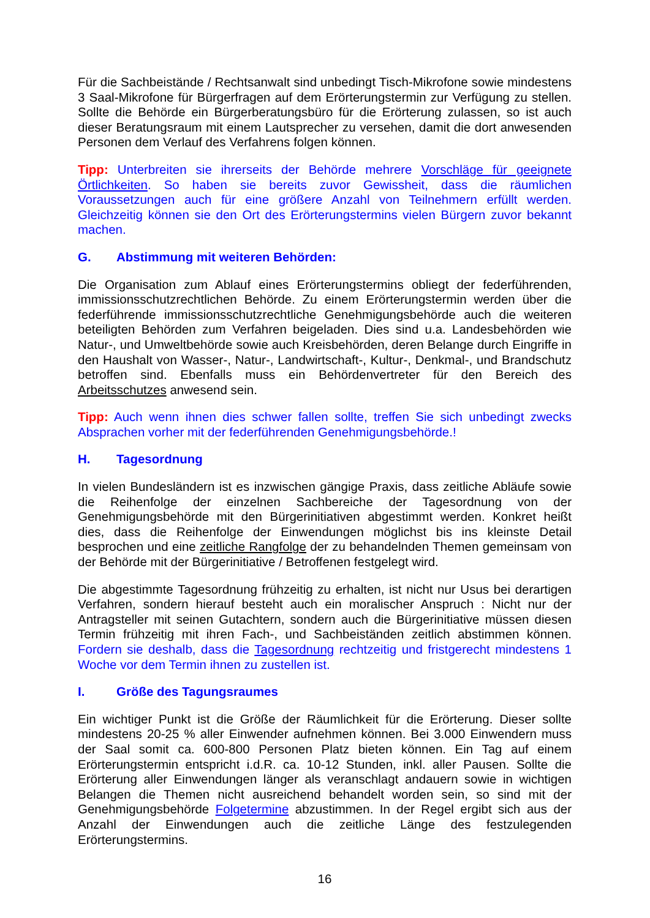Für die Sachbeistände / Rechtsanwalt sind unbedingt Tisch-Mikrofone sowie mindestens 3 Saal-Mikrofone für Bürgerfragen auf dem Erörterungstermin zur Verfügung zu stellen. Sollte die Behörde ein Bürgerberatungsbüro für die Erörterung zulassen, so ist auch dieser Beratungsraum mit einem Lautsprecher zu versehen, damit die dort anwesenden Personen dem Verlauf des Verfahrens folgen können.
Tipp: Unterbreiten sie ihrerseits der Behörde mehrere Vorschläge für geeignete Örtlichkeiten. So haben sie bereits zuvor Gewissheit, dass die räumlichen Voraussetzungen auch für eine größere Anzahl von Teilnehmern erfüllt werden. Gleichzeitig können sie den Ort des Erörterungstermins vielen Bürgern zuvor bekannt machen.
G. Abstimmung mit weiteren Behörden:
Die Organisation zum Ablauf eines Erörterungstermins obliegt der federführenden, immissionsschutzrechtlichen Behörde. Zu einem Erörterungstermin werden über die federführende immissionsschutzrechtliche Genehmigungsbehörde auch die weiteren beteiligten Behörden zum Verfahren beigeladen. Dies sind u.a. Landesbehörden wie Natur-, und Umweltbehörde sowie auch Kreisbehörden, deren Belange durch Eingriffe in den Haushalt von Wasser-, Natur-, Landwirtschaft-, Kultur-, Denkmal-, und Brandschutz betroffen sind. Ebenfalls muss ein Behördenvertreter für den Bereich des Arbeitsschutzes anwesend sein.
Tipp: Auch wenn ihnen dies schwer fallen sollte, treffen Sie sich unbedingt zwecks Absprachen vorher mit der federführenden Genehmigungsbehörde.!
H. Tagesordnung
In vielen Bundesländern ist es inzwischen gängige Praxis, dass zeitliche Abläufe sowie die Reihenfolge der einzelnen Sachbereiche der Tagesordnung von der Genehmigungsbehörde mit den Bürgerinitiativen abgestimmt werden. Konkret heißt dies, dass die Reihenfolge der Einwendungen möglichst bis ins kleinste Detail besprochen und eine zeitliche Rangfolge der zu behandelnden Themen gemeinsam von der Behörde mit der Bürgerinitiative / Betroffenen festgelegt wird.
Die abgestimmte Tagesordnung frühzeitig zu erhalten, ist nicht nur Usus bei derartigen Verfahren, sondern hierauf besteht auch ein moralischer Anspruch : Nicht nur der Antragsteller mit seinen Gutachtern, sondern auch die Bürgerinitiative müssen diesen Termin frühzeitig mit ihren Fach-, und Sachbeiständen zeitlich abstimmen können. Fordern sie deshalb, dass die Tagesordnung rechtzeitig und fristgerecht mindestens 1 Woche vor dem Termin ihnen zu zustellen ist.
I. Größe des Tagungsraumes
Ein wichtiger Punkt ist die Größe der Räumlichkeit für die Erörterung. Dieser sollte mindestens 20-25 % aller Einwender aufnehmen können. Bei 3.000 Einwendern muss der Saal somit ca. 600-800 Personen Platz bieten können. Ein Tag auf einem Erörterungstermin entspricht i.d.R. ca. 10-12 Stunden, inkl. aller Pausen. Sollte die Erörterung aller Einwendungen länger als veranschlagt andauern sowie in wichtigen Belangen die Themen nicht ausreichend behandelt worden sein, so sind mit der Genehmigungsbehörde Folgetermine abzustimmen. In der Regel ergibt sich aus der Anzahl der Einwendungen auch die zeitliche Länge des festzulegenden Erörterungstermins.
16